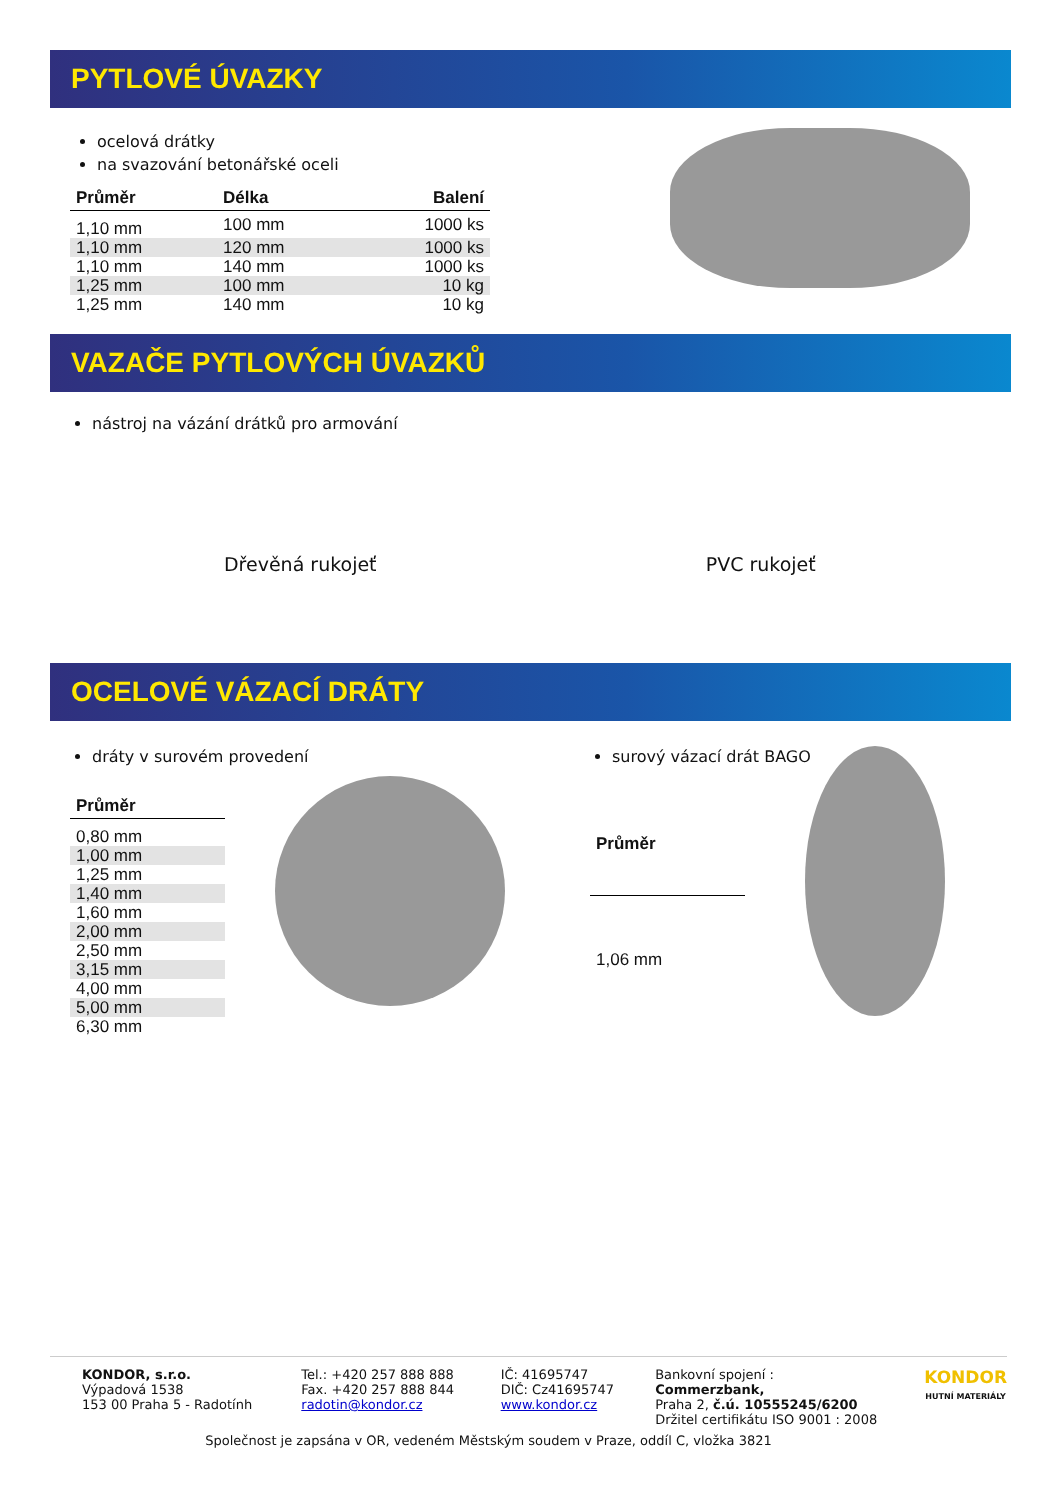PYTLOVÉ ÚVAZKY
ocelová drátky
na svazování betonářské oceli
| Průměr | Délka | Balení |
| --- | --- | --- |
| 1,10 mm | 100 mm | 1000 ks |
| 1,10 mm | 120 mm | 1000 ks |
| 1,10 mm | 140 mm | 1000 ks |
| 1,25 mm | 100 mm | 10 kg |
| 1,25 mm | 140 mm | 10 kg |
VAZAČE PYTLOVÝCH ÚVAZKŮ
nástroj na vázání drátků pro armování
Dřevěná rukojeť PVC rukojeť
OCELOVÉ VÁZACÍ DRÁTY
dráty v surovém provedení
| Průměr |
| --- |
| 0,80 mm |
| 1,00 mm |
| 1,25 mm |
| 1,40 mm |
| 1,60 mm |
| 2,00 mm |
| 2,50 mm |
| 3,15 mm |
| 4,00 mm |
| 5,00 mm |
| 6,30 mm |
surový vázací drát BAGO
| Průměr |
| --- |
| 1,06 mm |
KONDOR, s.r.o.
Výpadová 1538
153 00 Praha 5 - Radotính
Tel.: +420 257 888 888
Fax. +420 257 888 844
radotin@kondor.cz
IČ: 41695747
DIČ: Cz41695747
www.kondor.cz
Bankovní spojení : Commerzbank,
Praha 2, č.ú. 10555245/6200
Držitel certifikátu ISO 9001 : 2008
KONDOR
HUTNÍ MATERIÁLY
Společnost je zapsána v OR, vedeném Městským soudem v Praze, oddíl C, vložka 3821